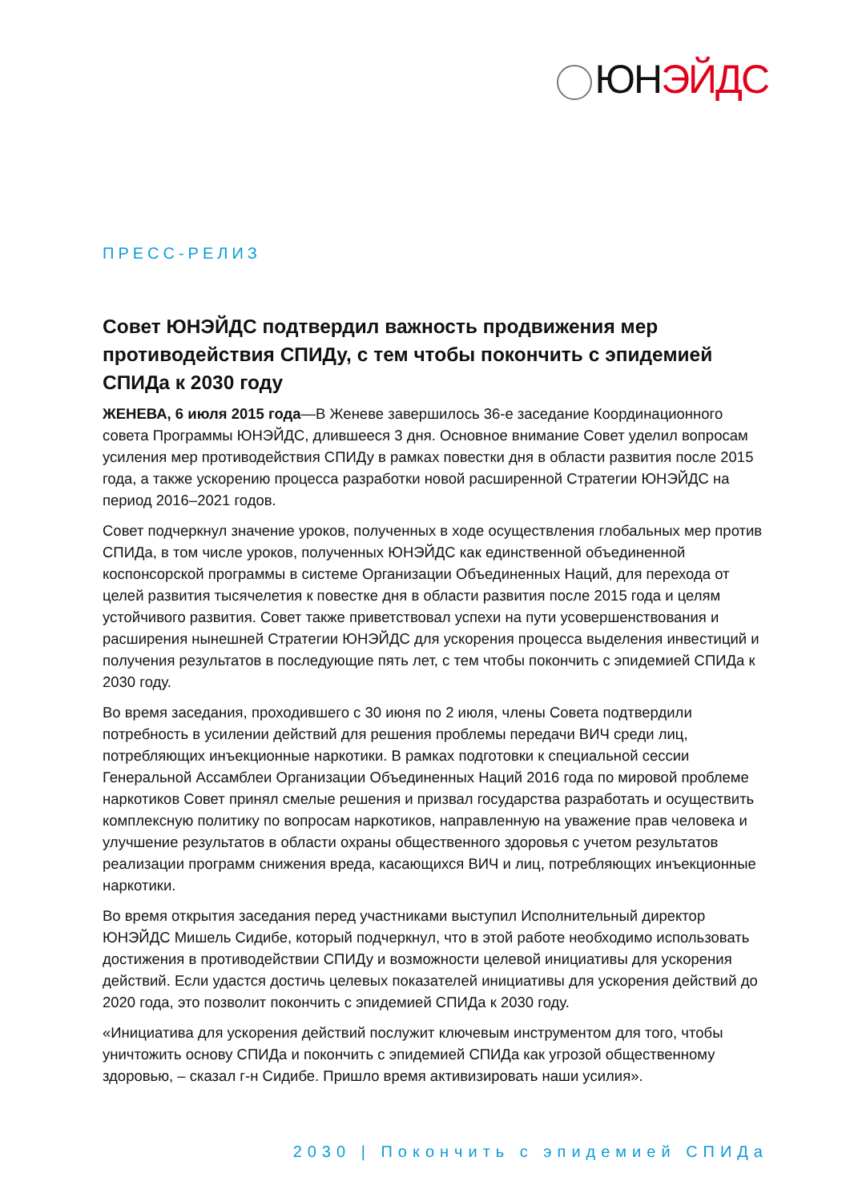ЮН ЭЙДС
ПРЕСС-РЕЛИЗ
Совет ЮНЭЙДС подтвердил важность продвижения мер противодействия СПИДу, с тем чтобы покончить с эпидемией СПИДа к 2030 году
ЖЕНЕВА, 6 июля 2015 года—В Женеве завершилось 36-е заседание Координационного совета Программы ЮНЭЙДС, длившееся 3 дня. Основное внимание Совет уделил вопросам усиления мер противодействия СПИДу в рамках повестки дня в области развития после 2015 года, а также ускорению процесса разработки новой расширенной Стратегии ЮНЭЙДС на период 2016–2021 годов.
Совет подчеркнул значение уроков, полученных в ходе осуществления глобальных мер против СПИДа, в том числе уроков, полученных ЮНЭЙДС как единственной объединенной коспонсорской программы в системе Организации Объединенных Наций, для перехода от целей развития тысячелетия к повестке дня в области развития после 2015 года и целям устойчивого развития. Совет также приветствовал успехи на пути усовершенствования и расширения нынешней Стратегии ЮНЭЙДС для ускорения процесса выделения инвестиций и получения результатов в последующие пять лет, с тем чтобы покончить с эпидемией СПИДа к 2030 году.
Во время заседания, проходившего с 30 июня по 2 июля, члены Совета подтвердили потребность в усилении действий для решения проблемы передачи ВИЧ среди лиц, потребляющих инъекционные наркотики. В рамках подготовки к специальной сессии Генеральной Ассамблеи Организации Объединенных Наций 2016 года по мировой проблеме наркотиков Совет принял смелые решения и призвал государства разработать и осуществить комплексную политику по вопросам наркотиков, направленную на уважение прав человека и улучшение результатов в области охраны общественного здоровья с учетом результатов реализации программ снижения вреда, касающихся ВИЧ и лиц, потребляющих инъекционные наркотики.
Во время открытия заседания перед участниками выступил Исполнительный директор ЮНЭЙДС Мишель Сидибе, который подчеркнул, что в этой работе необходимо использовать достижения в противодействии СПИДу и возможности целевой инициативы для ускорения действий. Если удастся достичь целевых показателей инициативы для ускорения действий до 2020 года, это позволит покончить с эпидемией СПИДа к 2030 году.
«Инициатива для ускорения действий послужит ключевым инструментом для того, чтобы уничтожить основу СПИДа и покончить с эпидемией СПИДа как угрозой общественному здоровью, – сказал г-н Сидибе. Пришло время активизировать наши усилия».
2030 | Покончить с эпидемией СПИДа